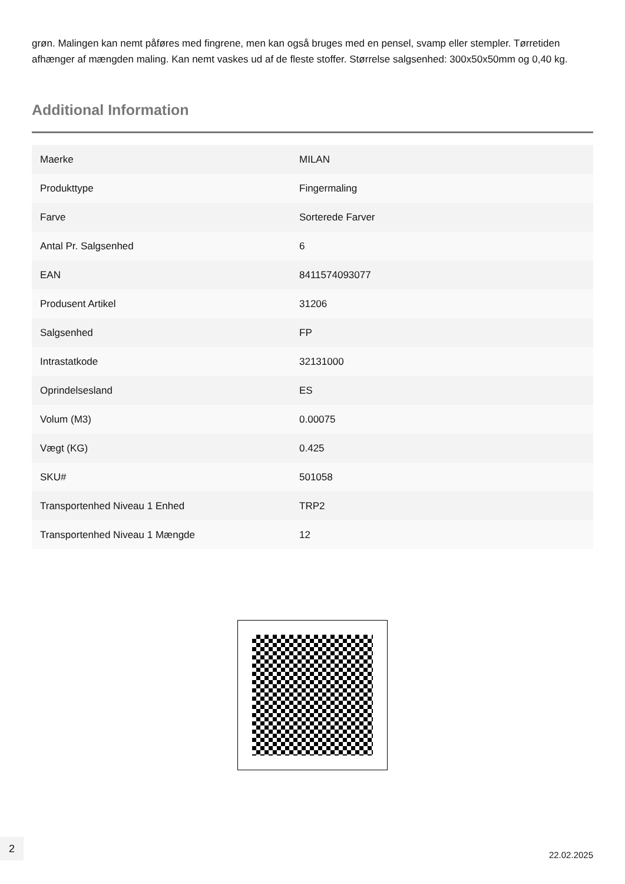grøn. Malingen kan nemt påføres med fingrene, men kan også bruges med en pensel, svamp eller stempler. Tørretiden afhænger af mængden maling. Kan nemt vaskes ud af de fleste stoffer. Størrelse salgsenhed: 300x50x50mm og 0,40 kg.
Additional Information
| Maerke | MILAN |
| Produkttype | Fingermaling |
| Farve | Sorterede Farver |
| Antal Pr. Salgsenhed | 6 |
| EAN | 8411574093077 |
| Produsent Artikel | 31206 |
| Salgsenhed | FP |
| Intrastatkode | 32131000 |
| Oprindelsesland | ES |
| Volum (M3) | 0.00075 |
| Vægt (KG) | 0.425 |
| SKU# | 501058 |
| Transportenhed Niveau 1 Enhed | TRP2 |
| Transportenhed Niveau 1 Mængde | 12 |
2
22.02.2025